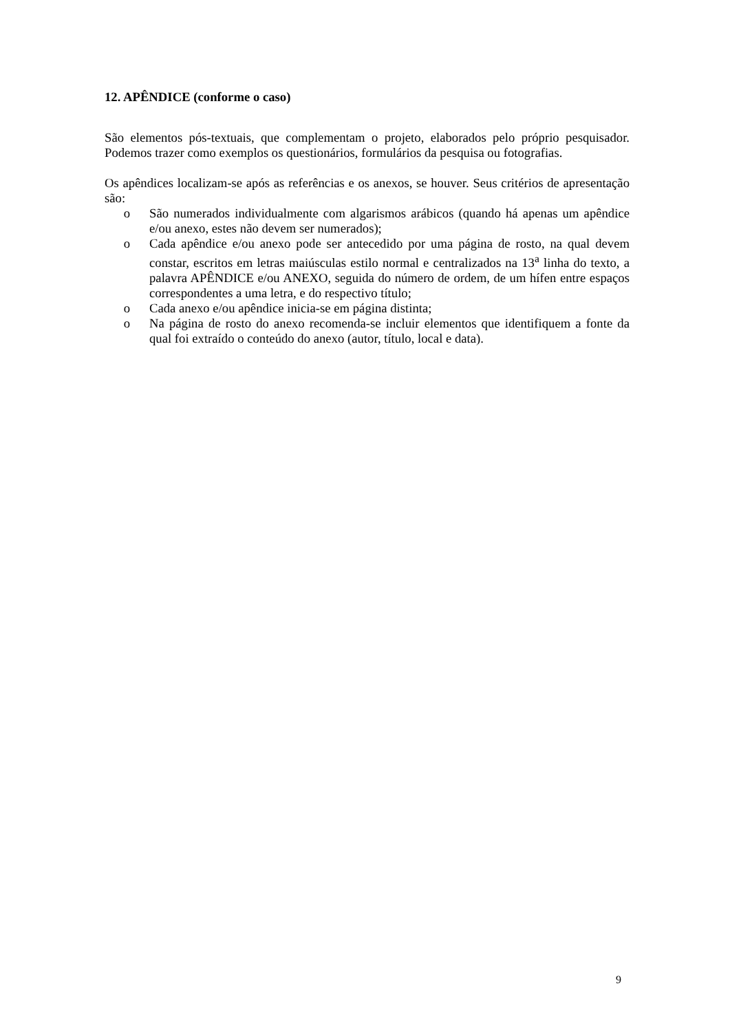12. APÊNDICE (conforme o caso)
São elementos pós-textuais, que complementam o projeto, elaborados pelo próprio pesquisador. Podemos trazer como exemplos os questionários, formulários da pesquisa ou fotografias.
Os apêndices localizam-se após as referências e os anexos, se houver. Seus critérios de apresentação são:
o São numerados individualmente com algarismos arábicos (quando há apenas um apêndice e/ou anexo, estes não devem ser numerados);
o Cada apêndice e/ou anexo pode ser antecedido por uma página de rosto, na qual devem constar, escritos em letras maiúsculas estilo normal e centralizados na 13<sup>a</sup> linha do texto, a palavra APÊNDICE e/ou ANEXO, seguida do número de ordem, de um hífen entre espaços correspondentes a uma letra, e do respectivo título;
o Cada anexo e/ou apêndice inicia-se em página distinta;
o Na página de rosto do anexo recomenda-se incluir elementos que identifiquem a fonte da qual foi extraído o conteúdo do anexo (autor, título, local e data).
9